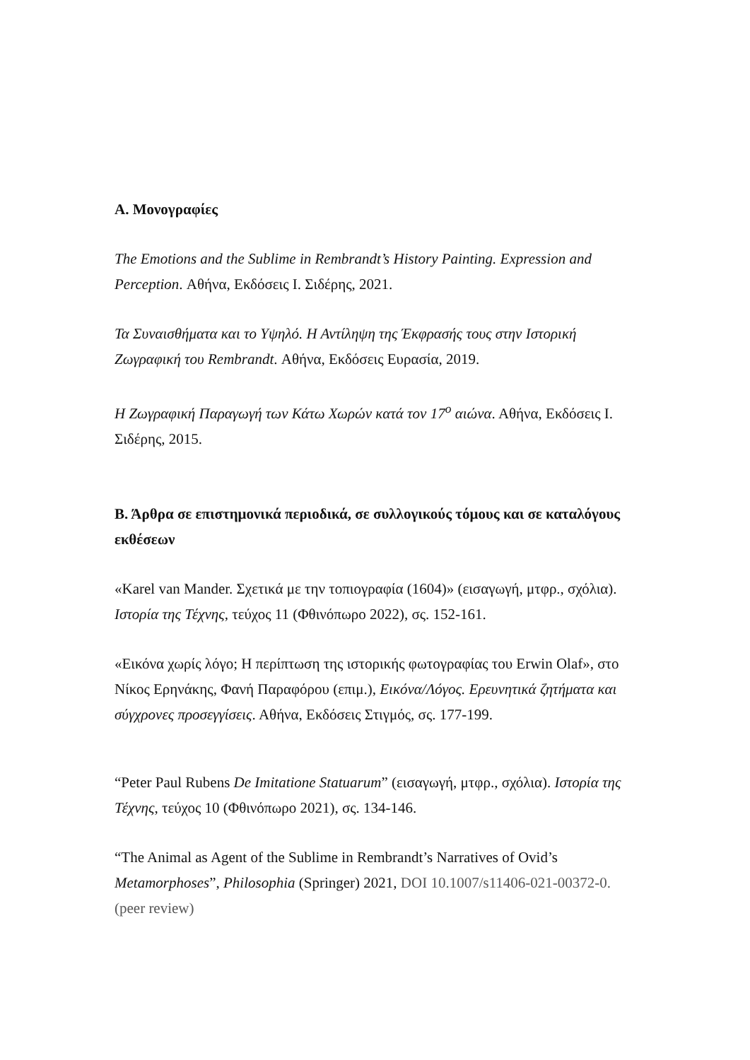Α. Μονογραφίες
The Emotions and the Sublime in Rembrandt’s History Painting. Expression and Perception. Αθήνα, Εκδόσεις Ι. Σιδέρης, 2021.
Τα Συναισθήματα και το Υψηλό. Η Αντίληψη της Έκφρασής τους στην Ιστορική Ζωγραφική του Rembrandt. Αθήνα, Εκδόσεις Ευρασία, 2019.
Η Ζωγραφική Παραγωγή των Κάτω Χωρών κατά τον 17<sup>ο</sup> αιώνα. Αθήνα, Εκδόσεις Ι. Σιδέρης, 2015.
Β. Άρθρα σε επιστημονικά περιοδικά, σε συλλογικούς τόμους και σε καταλόγους εκθέσεων
«Karel van Mander. Σχετικά με την τοπιογραφία (1604)» (εισαγωγή, μτφρ., σχόλια). Ιστορία της Τέχνης, τεύχος 11 (Φθινόπωρο 2022), σς. 152-161.
«Εικόνα χωρίς λόγο; Η περίπτωση της ιστορικής φωτογραφίας του Erwin Olaf», στο Νίκος Ερηνάκης, Φανή Παραφόρου (επιμ.), Εικόνα/Λόγος. Ερευνητικά ζητήματα και σύγχρονες προσεγγίσεις. Αθήνα, Εκδόσεις Στιγμός, σς. 177-199.
“Peter Paul Rubens De Imitatione Statuarum” (εισαγωγή, μτφρ., σχόλια). Ιστορία της Τέχνης, τεύχος 10 (Φθινόπωρο 2021), σς. 134-146.
“The Animal as Agent of the Sublime in Rembrandt’s Narratives of Ovid’s Metamorphoses”, Philosophia (Springer) 2021, DOI 10.1007/s11406-021-00372-0. (peer review)